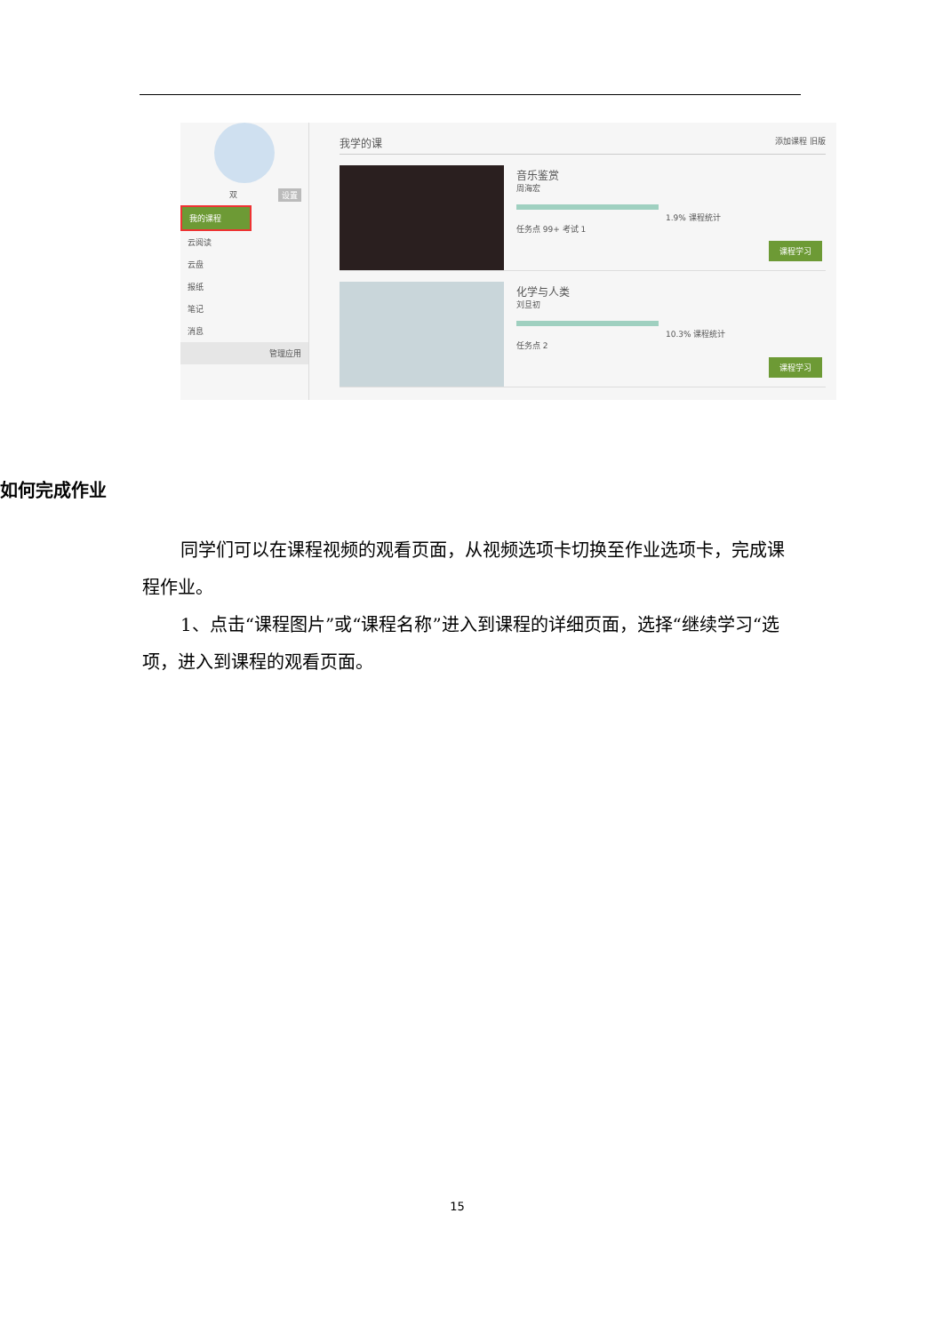双 设置
我的课程
云阅读
云盘
报纸
笔记
消息
管理应用
我学的课 添加课程 旧版
音乐鉴赏
周海宏
1.9% 课程统计
任务点 99+ 考试 1
课程学习
化学与人类
刘旦初
10.3% 课程统计
任务点 2
课程学习
如何完成作业
同学们可以在课程视频的观看页面，从视频选项卡切换至作业选项卡，完成课程作业。
1、点击“课程图片”或“课程名称”进入到课程的详细页面，选择“继续学习“选项，进入到课程的观看页面。
15